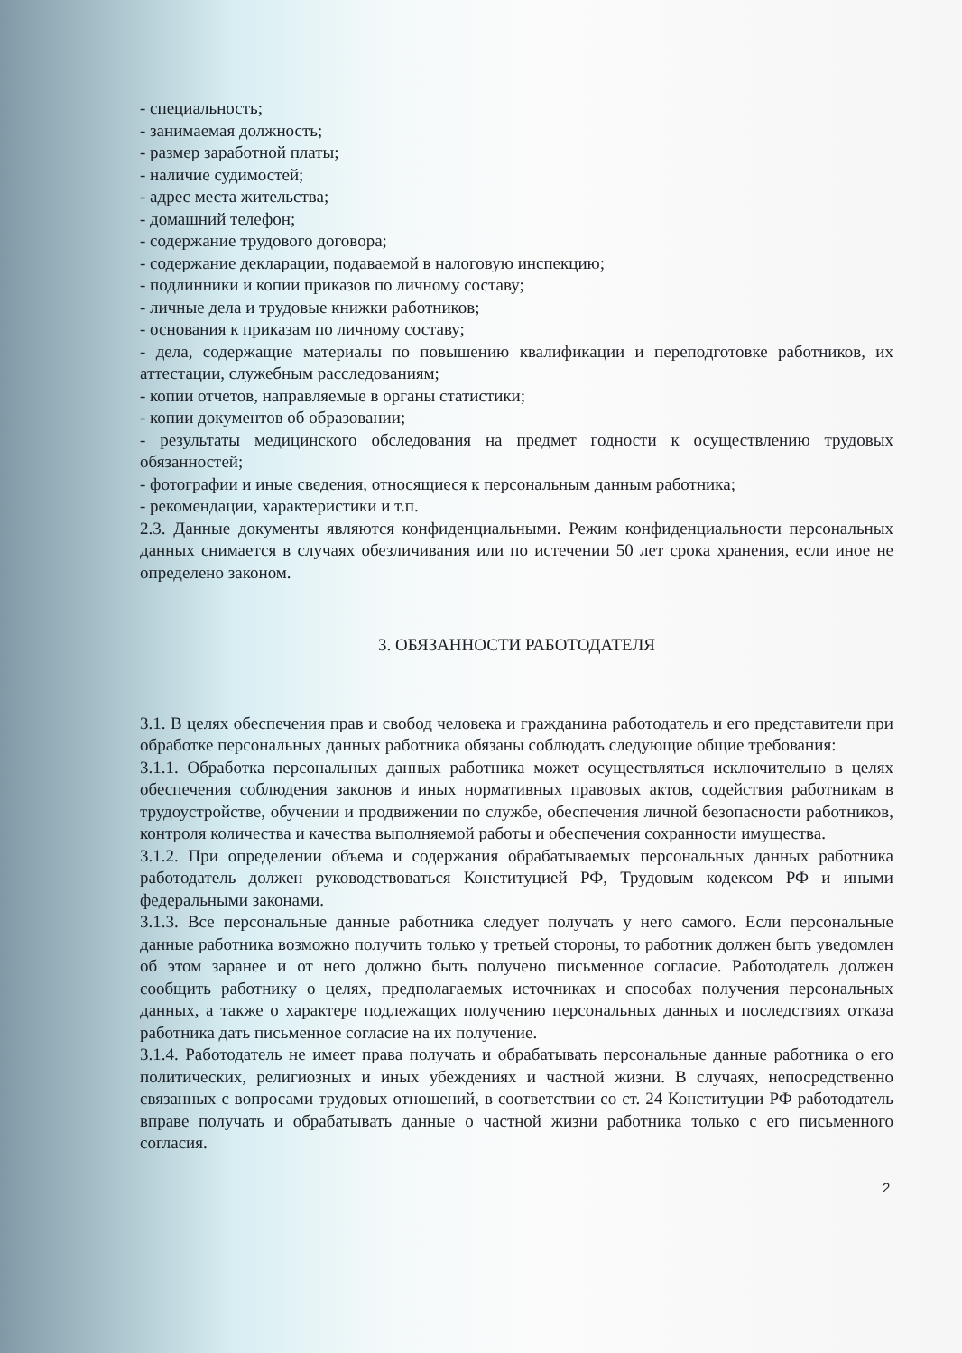- специальность;
- занимаемая должность;
- размер заработной платы;
- наличие судимостей;
- адрес места жительства;
- домашний телефон;
- содержание трудового договора;
- содержание декларации, подаваемой в налоговую инспекцию;
- подлинники и копии приказов по личному составу;
- личные дела и трудовые книжки работников;
- основания к приказам по личному составу;
- дела, содержащие материалы по повышению квалификации и переподготовке работников, их аттестации, служебным расследованиям;
- копии отчетов, направляемые в органы статистики;
- копии документов об образовании;
- результаты медицинского обследования на предмет годности к осуществлению трудовых обязанностей;
- фотографии и иные сведения, относящиеся к персональным данным работника;
- рекомендации, характеристики и т.п.
2.3. Данные документы являются конфиденциальными. Режим конфиденциальности персональных данных снимается в случаях обезличивания или по истечении 50 лет срока хранения, если иное не определено законом.
3. ОБЯЗАННОСТИ РАБОТОДАТЕЛЯ
3.1. В целях обеспечения прав и свобод человека и гражданина работодатель и его представители при обработке персональных данных работника обязаны соблюдать следующие общие требования:
3.1.1. Обработка персональных данных работника может осуществляться исключительно в целях обеспечения соблюдения законов и иных нормативных правовых актов, содействия работникам в трудоустройстве, обучении и продвижении по службе, обеспечения личной безопасности работников, контроля количества и качества выполняемой работы и обеспечения сохранности имущества.
3.1.2. При определении объема и содержания обрабатываемых персональных данных работника работодатель должен руководствоваться Конституцией РФ, Трудовым кодексом РФ и иными федеральными законами.
3.1.3. Все персональные данные работника следует получать у него самого. Если персональные данные работника возможно получить только у третьей стороны, то работник должен быть уведомлен об этом заранее и от него должно быть получено письменное согласие. Работодатель должен сообщить работнику о целях, предполагаемых источниках и способах получения персональных данных, а также о характере подлежащих получению персональных данных и последствиях отказа работника дать письменное согласие на их получение.
3.1.4. Работодатель не имеет права получать и обрабатывать персональные данные работника о его политических, религиозных и иных убеждениях и частной жизни. В случаях, непосредственно связанных с вопросами трудовых отношений, в соответствии со ст. 24 Конституции РФ работодатель вправе получать и обрабатывать данные о частной жизни работника только с его письменного согласия.
2